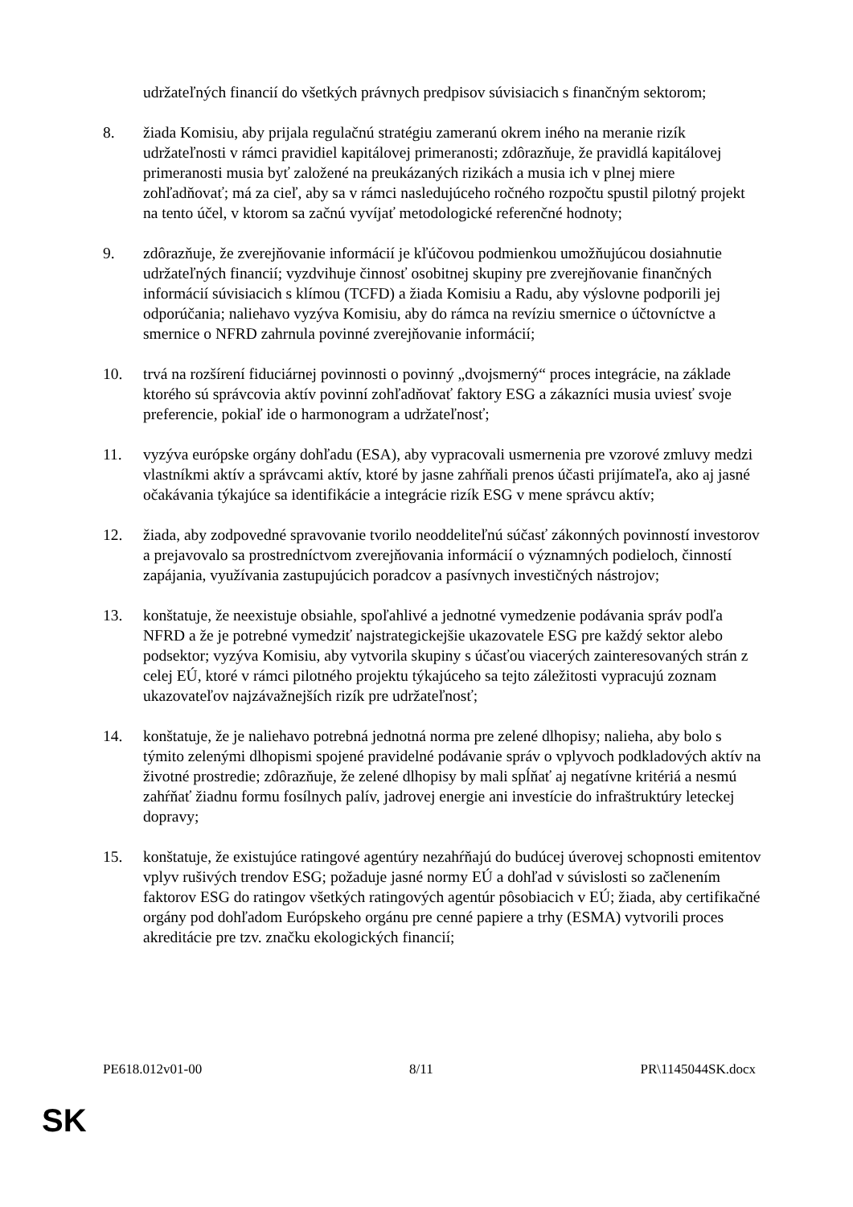udržateľných financií do všetkých právnych predpisov súvisiacich s finančným sektorom;
8. žiada Komisiu, aby prijala regulačnú stratégiu zameranú okrem iného na meranie rizík udržateľnosti v rámci pravidiel kapitálovej primeranosti; zdôrazňuje, že pravidlá kapitálovej primeranosti musia byť založené na preukázaných rizikách a musia ich v plnej miere zohľadňovať; má za cieľ, aby sa v rámci nasledujúceho ročného rozpočtu spustil pilotný projekt na tento účel, v ktorom sa začnú vyvíjať metodologické referenčné hodnoty;
9. zdôrazňuje, že zverejňovanie informácií je kľúčovou podmienkou umožňujúcou dosiahnutie udržateľných financií; vyzdvihuje činnosť osobitnej skupiny pre zverejňovanie finančných informácií súvisiacich s klímou (TCFD) a žiada Komisiu a Radu, aby výslovne podporili jej odporúčania; naliehavo vyzýva Komisiu, aby do rámca na revíziu smernice o účtovníctve a smernice o NFRD zahrnula povinné zverejňovanie informácií;
10. trvá na rozšírení fiduciárnej povinnosti o povinný „dvojsmerný“ proces integrácie, na základe ktorého sú správcovia aktív povinní zohľadňovať faktory ESG a zákazníci musia uviesť svoje preferencie, pokiaľ ide o harmonogram a udržateľnosť;
11. vyzýva európske orgány dohľadu (ESA), aby vypracovali usmernenia pre vzorové zmluvy medzi vlastníkmi aktív a správcami aktív, ktoré by jasne zahŕňali prenos účasti prijímateľa, ako aj jasné očakávania týkajúce sa identifikácie a integrácie rizík ESG v mene správcu aktív;
12. žiada, aby zodpovedné spravovanie tvorilo neoddeliteľnú súčasť zákonných povinností investorov a prejavovalo sa prostredníctvom zverejňovania informácií o významných podieloch, činností zapájania, využívania zastupujúcich poradcov a pasívnych investičných nástrojov;
13. konštatuje, že neexistuje obsiahle, spoľahlivé a jednotné vymedzenie podávania správ podľa NFRD a že je potrebné vymedziť najstrategickejšie ukazovatele ESG pre každý sektor alebo podsektor; vyzýva Komisiu, aby vytvorila skupiny s účasťou viacerých zainteresovaných strán z celej EÚ, ktoré v rámci pilotného projektu týkajúceho sa tejto záležitosti vypracujú zoznam ukazovateľov najzávažnejších rizík pre udržateľnosť;
14. konštatuje, že je naliehavo potrebná jednotná norma pre zelené dlhopisy; nalieha, aby bolo s týmito zelenými dlhopismi spojené pravidelné podávanie správ o vplyvoch podkladových aktív na životné prostredie; zdôrazňuje, že zelené dlhopisy by mali spĺňať aj negatívne kritériá a nesmú zahŕňať žiadnu formu fosílnych palív, jadrovej energie ani investície do infraštruktúry leteckej dopravy;
15. konštatuje, že existujúce ratingové agentúry nezahŕňajú do budúcej úverovej schopnosti emitentov vplyv rušivých trendov ESG; požaduje jasné normy EÚ a dohľad v súvislosti so začlenením faktorov ESG do ratingov všetkých ratingových agentúr pôsobiacich v EÚ; žiada, aby certifikačné orgány pod dohľadom Európskeho orgánu pre cenné papiere a trhy (ESMA) vytvorili proces akreditácie pre tzv. značku ekologických financií;
PE618.012v01-00 8/11 PR\1145044SK.docx
SK